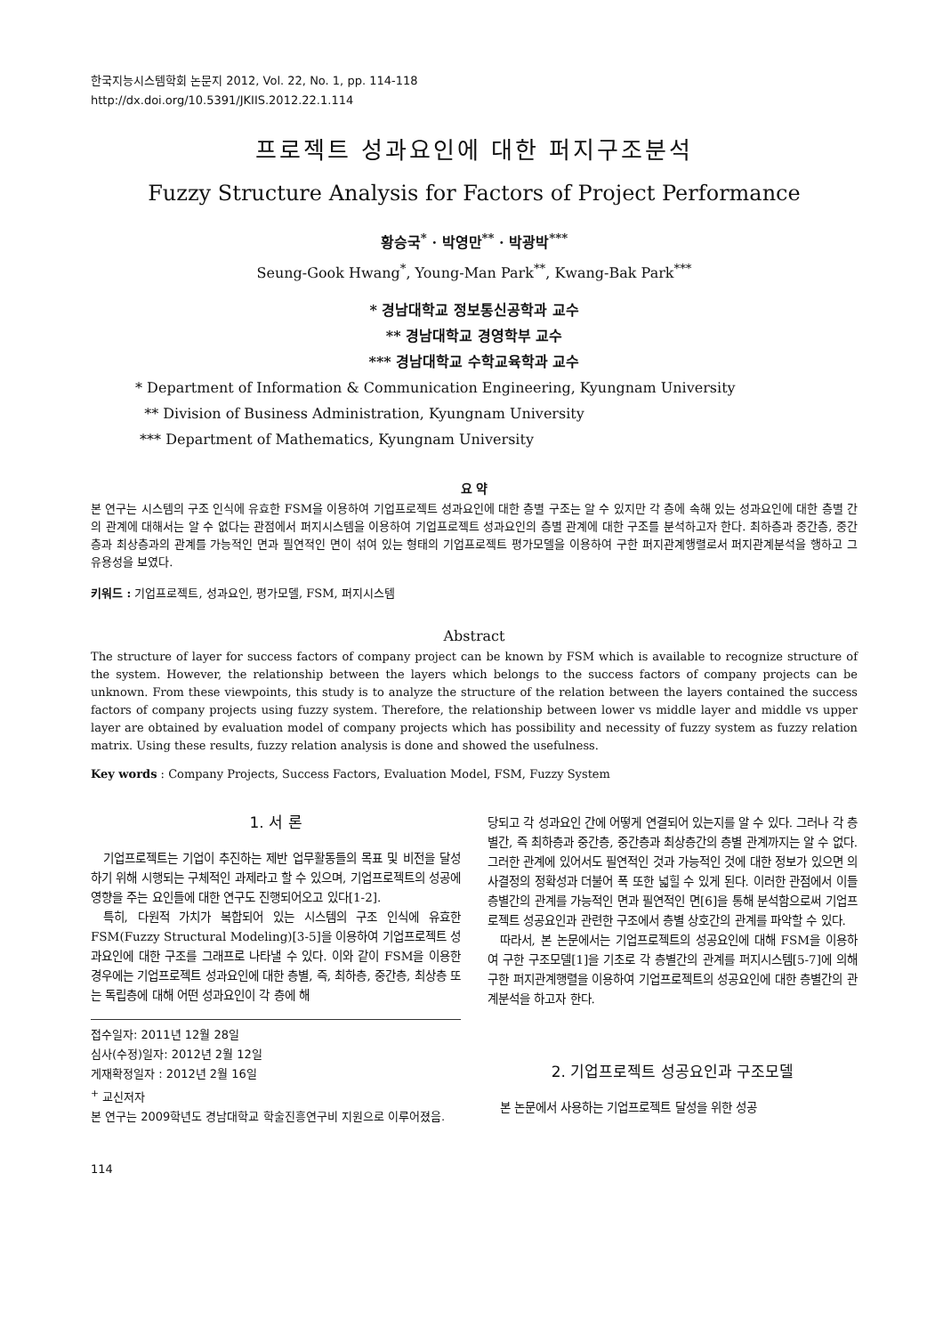한국지능시스템학회 논문지 2012, Vol. 22, No. 1, pp. 114-118
http://dx.doi.org/10.5391/JKIIS.2012.22.1.114
프로젝트 성과요인에 대한 퍼지구조분석
Fuzzy Structure Analysis for Factors of Project Performance
황승국<sup>*</sup> · 박영만<sup>**</sup> · 박광박<sup>***</sup>
Seung-Gook Hwang<sup>*</sup>, Young-Man Park<sup>**</sup>, Kwang-Bak Park<sup>***</sup>
* 경남대학교 정보통신공학과 교수
** 경남대학교 경영학부 교수
*** 경남대학교 수학교육학과 교수
* Department of Information & Communication Engineering, Kyungnam University
** Division of Business Administration, Kyungnam University
*** Department of Mathematics, Kyungnam University
요 약
본 연구는 시스템의 구조 인식에 유효한 FSM을 이용하여 기업프로젝트 성과요인에 대한 층별 구조는 알 수 있지만 각 층에 속해 있는 성과요인에 대한 층별 간의 관계에 대해서는 알 수 없다는 관점에서 퍼지시스템을 이용하여 기업프로젝트 성과요인의 층별 관계에 대한 구조를 분석하고자 한다. 최하층과 중간층, 중간층과 최상층과의 관계를 가능적인 면과 필연적인 면이 섞여 있는 형태의 기업프로젝트 평가모델을 이용하여 구한 퍼지관계행렬로서 퍼지관계분석을 행하고 그 유용성을 보였다.
키워드 : 기업프로젝트, 성과요인, 평가모델, FSM, 퍼지시스템
Abstract
The structure of layer for success factors of company project can be known by FSM which is available to recognize structure of the system. However, the relationship between the layers which belongs to the success factors of company projects can be unknown. From these viewpoints, this study is to analyze the structure of the relation between the layers contained the success factors of company projects using fuzzy system. Therefore, the relationship between lower vs middle layer and middle vs upper layer are obtained by evaluation model of company projects which has possibility and necessity of fuzzy system as fuzzy relation matrix. Using these results, fuzzy relation analysis is done and showed the usefulness.
Key words : Company Projects, Success Factors, Evaluation Model, FSM, Fuzzy System
1. 서 론
기업프로젝트는 기업이 추진하는 제반 업무활동들의 목표 및 비전을 달성하기 위해 시행되는 구체적인 과제라고 할 수 있으며, 기업프로젝트의 성공에 영향을 주는 요인들에 대한 연구도 진행되어오고 있다[1-2].
특히, 다원적 가치가 복합되어 있는 시스템의 구조 인식에 유효한 FSM(Fuzzy Structural Modeling)[3-5]을 이용하여 기업프로젝트 성과요인에 대한 구조를 그래프로 나타낼 수 있다. 이와 같이 FSM을 이용한 경우에는 기업프로젝트 성과요인에 대한 층별, 즉, 최하층, 중간층, 최상층 또는 독립층에 대해 어떤 성과요인이 각 층에 해
접수일자: 2011년 12월 28일
심사(수정)일자: 2012년 2월 12일
게재확정일자 : 2012년 2월 16일
<sup>+</sup> 교신저자
본 연구는 2009학년도 경남대학교 학술진흥연구비 지원으로 이루어졌음.
당되고 각 성과요인 간에 어떻게 연결되어 있는지를 알 수 있다. 그러나 각 층별간, 즉 최하층과 중간층, 중간층과 최상층간의 층별 관계까지는 알 수 없다. 그러한 관계에 있어서도 필연적인 것과 가능적인 것에 대한 정보가 있으면 의사결정의 정확성과 더불어 폭 또한 넓힐 수 있게 된다. 이러한 관점에서 이들 층별간의 관계를 가능적인 면과 필연적인 면[6]을 통해 분석함으로써 기업프로젝트 성공요인과 관련한 구조에서 층별 상호간의 관계를 파악할 수 있다.
따라서, 본 논문에서는 기업프로젝트의 성공요인에 대해 FSM을 이용하여 구한 구조모델[1]을 기초로 각 층별간의 관계를 퍼지시스템[5-7]에 의해 구한 퍼지관계행렬을 이용하여 기업프로젝트의 성공요인에 대한 층별간의 관계분석을 하고자 한다.
2. 기업프로젝트 성공요인과 구조모델
본 논문에서 사용하는 기업프로젝트 달성을 위한 성공
114